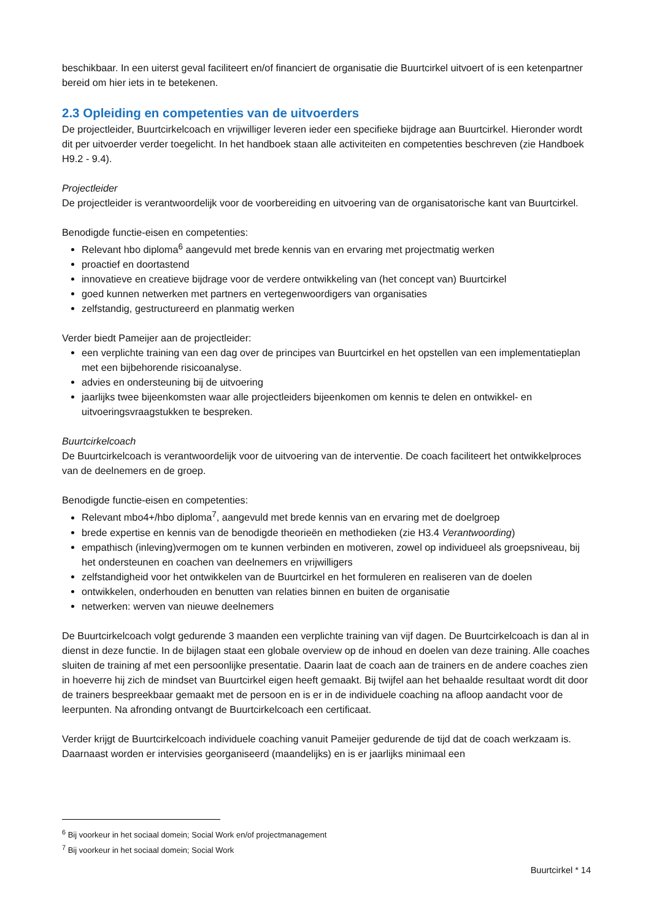beschikbaar. In een uiterst geval faciliteert en/of financiert de organisatie die Buurtcirkel uitvoert of is een ketenpartner bereid om hier iets in te betekenen.
2.3 Opleiding en competenties van de uitvoerders
De projectleider, Buurtcirkelcoach en vrijwilliger leveren ieder een specifieke bijdrage aan Buurtcirkel. Hieronder wordt dit per uitvoerder verder toegelicht. In het handboek staan alle activiteiten en competenties beschreven (zie Handboek H9.2 - 9.4).
Projectleider
De projectleider is verantwoordelijk voor de voorbereiding en uitvoering van de organisatorische kant van Buurtcirkel.
Benodigde functie-eisen en competenties:
Relevant hbo diploma<sup>6</sup> aangevuld met brede kennis van en ervaring met projectmatig werken
proactief en doortastend
innovatieve en creatieve bijdrage voor de verdere ontwikkeling van (het concept van) Buurtcirkel
goed kunnen netwerken met partners en vertegenwoordigers van organisaties
zelfstandig, gestructureerd en planmatig werken
Verder biedt Pameijer aan de projectleider:
een verplichte training van een dag over de principes van Buurtcirkel en het opstellen van een implementatieplan met een bijbehorende risicoanalyse.
advies en ondersteuning bij de uitvoering
jaarlijks twee bijeenkomsten waar alle projectleiders bijeenkomen om kennis te delen en ontwikkel- en uitvoeringsvraagstukken te bespreken.
Buurtcirkelcoach
De Buurtcirkelcoach is verantwoordelijk voor de uitvoering van de interventie. De coach faciliteert het ontwikkelproces van de deelnemers en de groep.
Benodigde functie-eisen en competenties:
Relevant mbo4+/hbo diploma<sup>7</sup>, aangevuld met brede kennis van en ervaring met de doelgroep
brede expertise en kennis van de benodigde theorieën en methodieken (zie H3.4 Verantwoording)
empathisch (inleving)vermogen om te kunnen verbinden en motiveren, zowel op individueel als groepsniveau, bij het ondersteunen en coachen van deelnemers en vrijwilligers
zelfstandigheid voor het ontwikkelen van de Buurtcirkel en het formuleren en realiseren van de doelen
ontwikkelen, onderhouden en benutten van relaties binnen en buiten de organisatie
netwerken: werven van nieuwe deelnemers
De Buurtcirkelcoach volgt gedurende 3 maanden een verplichte training van vijf dagen. De Buurtcirkelcoach is dan al in dienst in deze functie. In de bijlagen staat een globale overview op de inhoud en doelen van deze training. Alle coaches sluiten de training af met een persoonlijke presentatie. Daarin laat de coach aan de trainers en de andere coaches zien in hoeverre hij zich de mindset van Buurtcirkel eigen heeft gemaakt. Bij twijfel aan het behaalde resultaat wordt dit door de trainers bespreekbaar gemaakt met de persoon en is er in de individuele coaching na afloop aandacht voor de leerpunten. Na afronding ontvangt de Buurtcirkelcoach een certificaat.
Verder krijgt de Buurtcirkelcoach individuele coaching vanuit Pameijer gedurende de tijd dat de coach werkzaam is. Daarnaast worden er intervisies georganiseerd (maandelijks) en is er jaarlijks minimaal een
<sup>6</sup> Bij voorkeur in het sociaal domein; Social Work en/of projectmanagement
<sup>7</sup> Bij voorkeur in het sociaal domein; Social Work
Buurtcirkel * 14